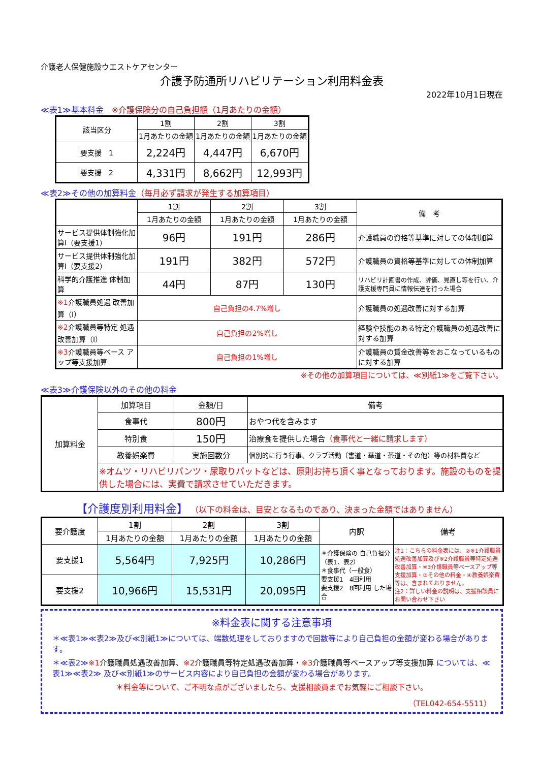介護老人保健施設ウエストケアセンター
介護予防通所リハビリテーション利用料金表
2022年10月1日現在
≪表1≫基本料金　※介護保険分の自己負担額（1月あたりの金額）
| 該当区分 | 1割 | 2割 | 3割 |
| --- | --- | --- | --- |
| | 1月あたりの金額 | 1月あたりの金額 | 1月あたりの金額 |
| 要支援 1 | 2,224円 | 4,447円 | 6,670円 |
| 要支援 2 | 4,331円 | 8,662円 | 12,993円 |
≪表2≫その他の加算料金（毎月必ず請求が発生する加算項目）
| | 1割 | 2割 | 3割 | 備 考 |
| --- | --- | --- | --- | --- |
| | 1月あたりの金額 | 1月あたりの金額 | 1月あたりの金額 | |
| サービス提供体制強化加算Ⅰ（要支援1） | 96円 | 191円 | 286円 | 介護職員の資格等基準に対しての体制加算 |
| サービス提供体制強化加算Ⅰ（要支援2） | 191円 | 382円 | 572円 | 介護職員の資格等基準に対しての体制加算 |
| 科学的介護推進 体制加算 | 44円 | 87円 | 130円 | リハビリ計画書の作成、評価、見直し等を行い、介護支援専門員に情報伝達を行った場合 |
| ※1 介護職員処遇 改善加算（Ⅰ） | 自己負担の4.7%増し | | | 介護職員の処遇改善に対する加算 |
| ※2 介護職員等特定 処遇改善加算（Ⅰ） | 自己負担の2%増し | | | 経験や技能のある特定介護職員の処遇改善に対する加算 |
| ※3 介護職員等ベース アップ等支援加算 | 自己負担の1%増し | | | 介護職員の賃金改善等をおこなっているものに対する加算 |
※その他の加算項目については、≪別紙1≫をご覧下さい。
≪表3≫介護保険以外のその他の料金
| 加算料金 | 加算項目 | 金額/日 | 備考 |
| | 食事代 | 800円 | おやつ代を含みます |
| | 特別食 | 150円 | 治療食を提供した場合 （食事代と一緒に請求します） |
| | 教養娯楽費 | 実施回数分 | 個別的に行う行事、クラブ活動（書道・華道・茶道・その他）等の材料費など |
| | ※オムツ・リハビリパンツ・尿取りパットなどは、原則お持ち頂く事となっております。施設のものを提供した場合には、実費で請求させていただきます。 | | |
【介護度別利用料金】 （以下の料金は、目安となるものであり、決まった金額ではありません）
| 要介護度 | 1割 | 2割 | 3割 | 内訳 | 備考 |
| | 1月あたりの金額 | 1月あたりの金額 | 1月あたりの金額 | | |
| 要支援1 | 5,564円 | 7,925円 | 10,286円 | ＊介護保険の 自己負担分 （表1、表2） ＊食事代（一般食） 要支援1 4回利用 要支援2 8回利用 した場合 | 注1：こちらの料金表には、②※1介護職員処遇改善加算及び※2介護職員等特定処遇改善加算・※3介護職員等ベースアップ等支援加算・③その他の料金・④教養娯楽費等は、含まれておりません。 注2：詳しい料金の説明は、支援相談員にお問い合わせ下さい |
| 要支援2 | 10,966円 | 15,531円 | 20,095円 | | |
※料金表に関する注意事項
＊≪表1≫≪表2≫及び≪別紙1≫については、端数処理をしておりますので回数等により自己負担の金額が変わる場合があります。
＊≪表2≫※1介護職員処遇改善加算、※2介護職員等特定処遇改善加算・※3介護職員等ベースアップ等支援加算 については、≪表1≫≪表2≫ 及び≪別紙1≫のサービス内容により自己負担の金額が変わる場合があります。
＊料金等について、ご不明な点がございましたら、支援相談員までお気軽にご相談下さい。
（TEL042-654-5511）